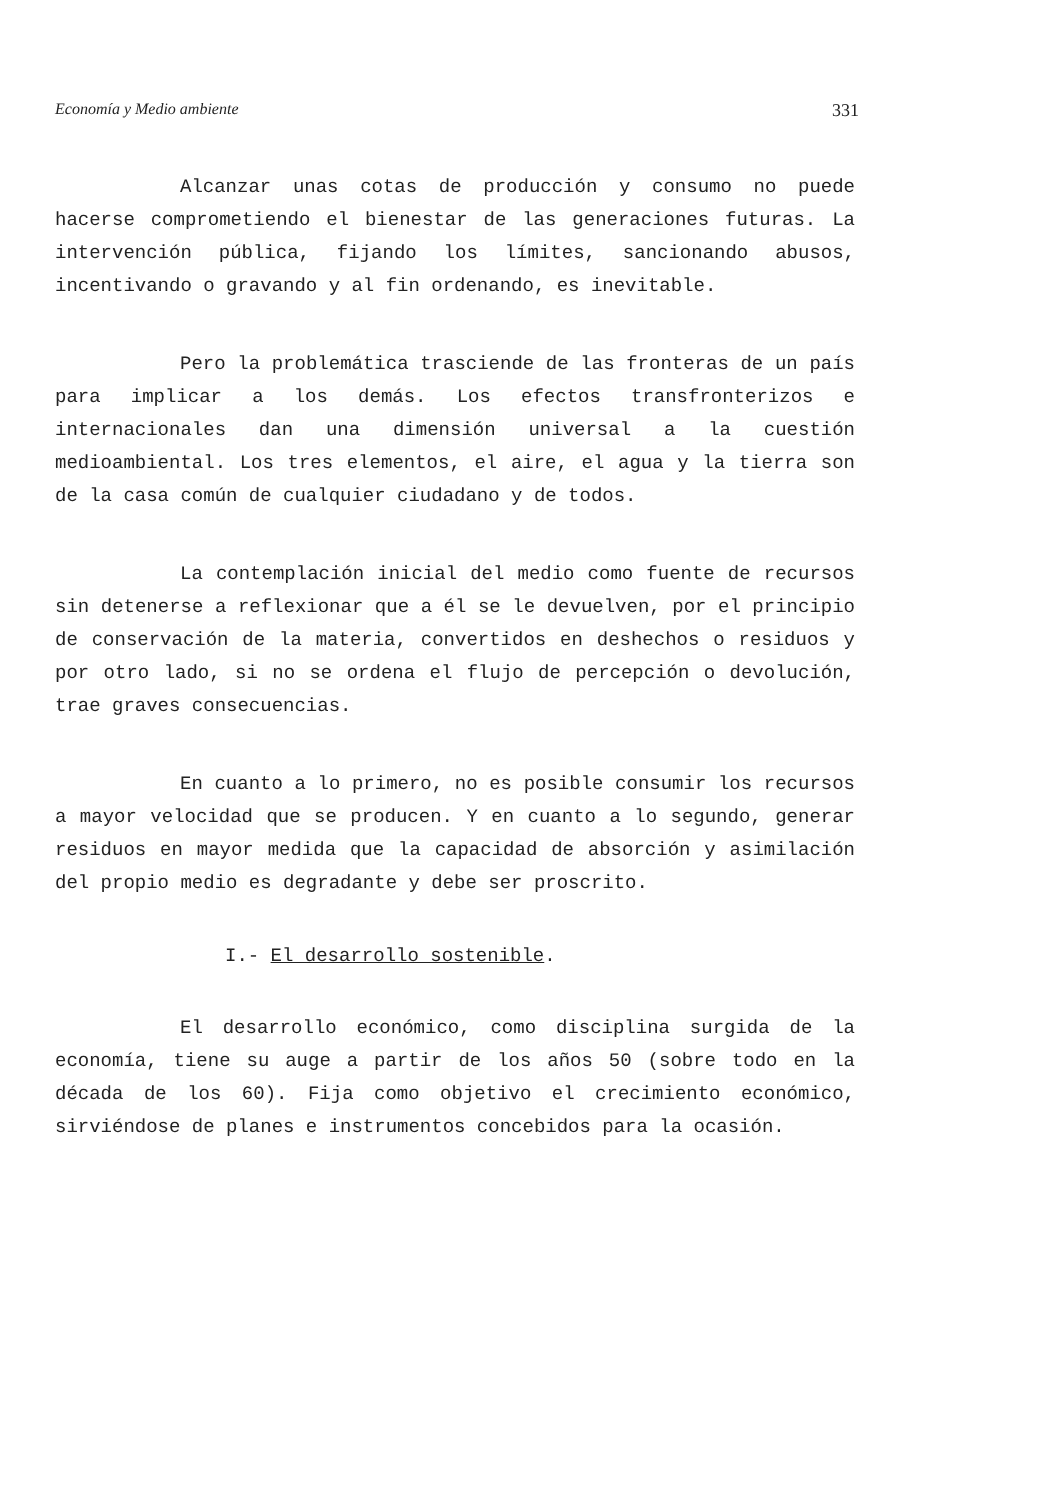Economía y Medio ambiente 331
Alcanzar unas cotas de producción y consumo no puede hacerse comprometiendo el bienestar de las generaciones futuras. La intervención pública, fijando los límites, sancionando abusos, incentivando o gravando y al fin ordenando, es inevitable.
Pero la problemática trasciende de las fronteras de un país para implicar a los demás. Los efectos transfronterizos e internacionales dan una dimensión universal a la cuestión medioambiental. Los tres elementos, el aire, el agua y la tierra son de la casa común de cualquier ciudadano y de todos.
La contemplación inicial del medio como fuente de recursos sin detenerse a reflexionar que a él se le devuelven, por el principio de conservación de la materia, convertidos en deshechos o residuos y por otro lado, si no se ordena el flujo de percepción o devolución, trae graves consecuencias.
En cuanto a lo primero, no es posible consumir los recursos a mayor velocidad que se producen. Y en cuanto a lo segundo, generar residuos en mayor medida que la capacidad de absorción y asimilación del propio medio es degradante y debe ser proscrito.
I.- El desarrollo sostenible.
El desarrollo económico, como disciplina surgida de la economía, tiene su auge a partir de los años 50 (sobre todo en la década de los 60). Fija como objetivo el crecimiento económico, sirviéndose de planes e instrumentos concebidos para la ocasión.